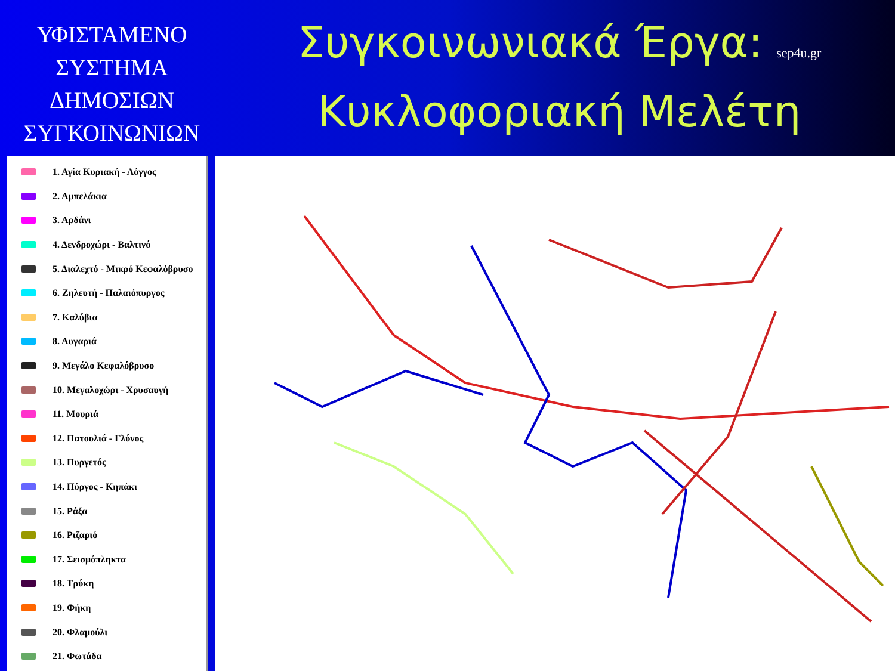ΥΦΙΣΤΑΜΕΝΟ
ΣΥΣΤΗΜΑ
ΔΗΜΟΣΙΩΝ
ΣΥΓΚΟΙΝΩΝΙΩΝ
Συγκοινωνιακά Έργα: sep4u.gr
Κυκλοφοριακή Μελέτη
1. Αγία Κυριακή - Λόγγος
2. Αμπελάκια
3. Αρδάνι
4. Δενδροχώρι - Βαλτινό
5. Διαλεχτό - Μικρό Κεφαλόβρυσο
6. Ζηλευτή - Παλαιόπυργος
7. Καλύβια
8. Αυγαριά
9. Μεγάλο Κεφαλόβρυσο
10. Μεγαλοχώρι - Χρυσαυγή
11. Μουριά
12. Πατουλιά - Γλύνος
13. Πυργετός
14. Πύργος - Κηπάκι
15. Ράξα
16. Ριζαριό
17. Σεισμόπληκτα
18. Τρύκη
19. Φήκη
20. Φλαμούλι
21. Φωτάδα